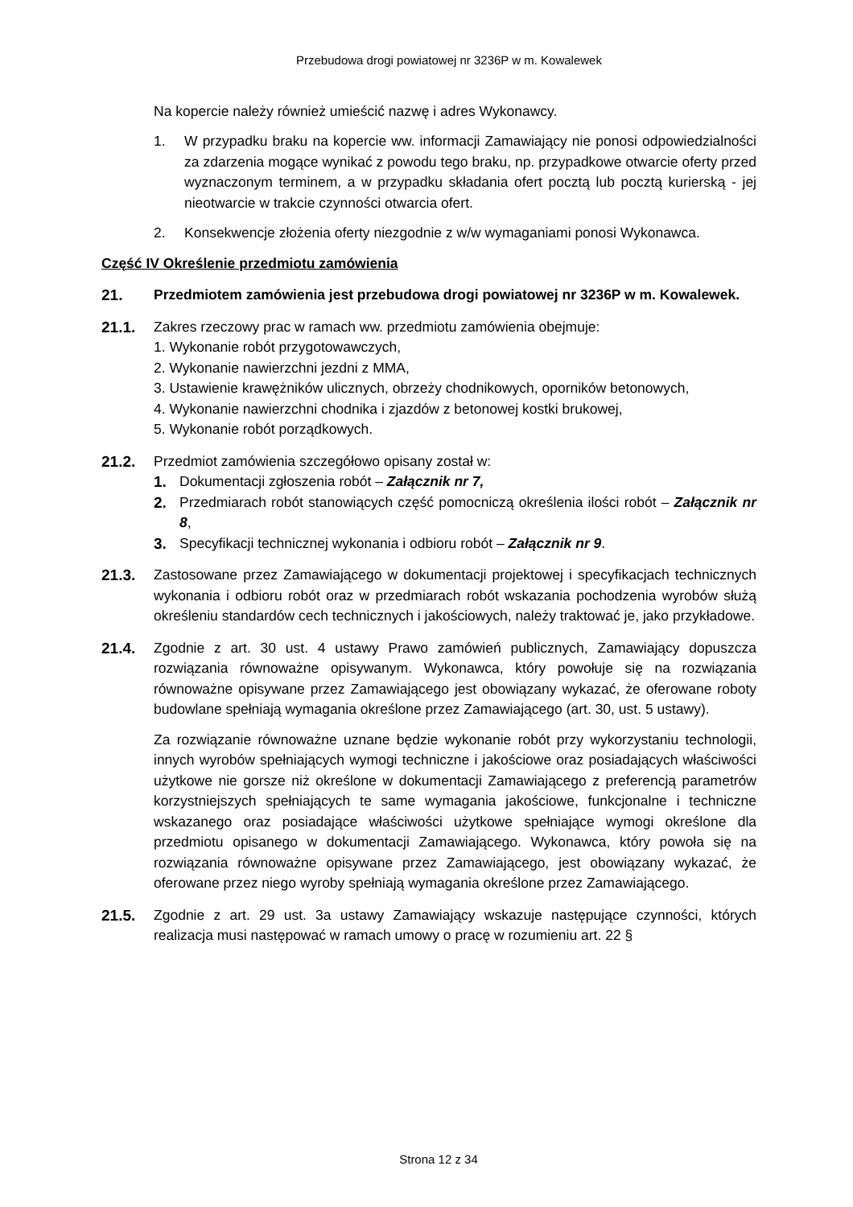Przebudowa drogi powiatowej nr 3236P w m. Kowalewek
Na kopercie należy również umieścić nazwę i adres Wykonawcy.
1. W przypadku braku na kopercie ww. informacji Zamawiający nie ponosi odpowiedzialności za zdarzenia mogące wynikać z powodu tego braku, np. przypadkowe otwarcie oferty przed wyznaczonym terminem, a w przypadku składania ofert pocztą lub pocztą kurierską - jej nieotwarcie w trakcie czynności otwarcia ofert.
2. Konsekwencje złożenia oferty niezgodnie z w/w wymaganiami ponosi Wykonawca.
Część IV Określenie przedmiotu zamówienia
21. Przedmiotem zamówienia jest przebudowa drogi powiatowej nr 3236P w m. Kowalewek.
21.1. Zakres rzeczowy prac w ramach ww. przedmiotu zamówienia obejmuje:
1. Wykonanie robót przygotowawczych,
2. Wykonanie nawierzchni jezdni z MMA,
3. Ustawienie krawężników ulicznych, obrzeży chodnikowych, oporników betonowych,
4. Wykonanie nawierzchni chodnika i zjazdów z betonowej kostki brukowej,
5. Wykonanie robót porządkowych.
21.2. Przedmiot zamówienia szczegółowo opisany został w:
1. Dokumentacji zgłoszenia robót – Załącznik nr 7,
2. Przedmiarach robót stanowiących część pomocniczą określenia ilości robót – Załącznik nr 8,
3. Specyfikacji technicznej wykonania i odbioru robót – Załącznik nr 9.
21.3. Zastosowane przez Zamawiającego w dokumentacji projektowej i specyfikacjach technicznych wykonania i odbioru robót oraz w przedmiarach robót wskazania pochodzenia wyrobów służą określeniu standardów cech technicznych i jakościowych, należy traktować je, jako przykładowe.
21.4. Zgodnie z art. 30 ust. 4 ustawy Prawo zamówień publicznych, Zamawiający dopuszcza rozwiązania równoważne opisywanym. Wykonawca, który powołuje się na rozwiązania równoważne opisywane przez Zamawiającego jest obowiązany wykazać, że oferowane roboty budowlane spełniają wymagania określone przez Zamawiającego (art. 30, ust. 5 ustawy).
Za rozwiązanie równoważne uznane będzie wykonanie robót przy wykorzystaniu technologii, innych wyrobów spełniających wymogi techniczne i jakościowe oraz posiadających właściwości użytkowe nie gorsze niż określone w dokumentacji Zamawiającego z preferencją parametrów korzystniejszych spełniających te same wymagania jakościowe, funkcjonalne i techniczne wskazanego oraz posiadające właściwości użytkowe spełniające wymogi określone dla przedmiotu opisanego w dokumentacji Zamawiającego. Wykonawca, który powoła się na rozwiązania równoważne opisywane przez Zamawiającego, jest obowiązany wykazać, że oferowane przez niego wyroby spełniają wymagania określone przez Zamawiającego.
21.5. Zgodnie z art. 29 ust. 3a ustawy Zamawiający wskazuje następujące czynności, których realizacja musi następować w ramach umowy o pracę w rozumieniu art. 22 §
Strona 12 z 34